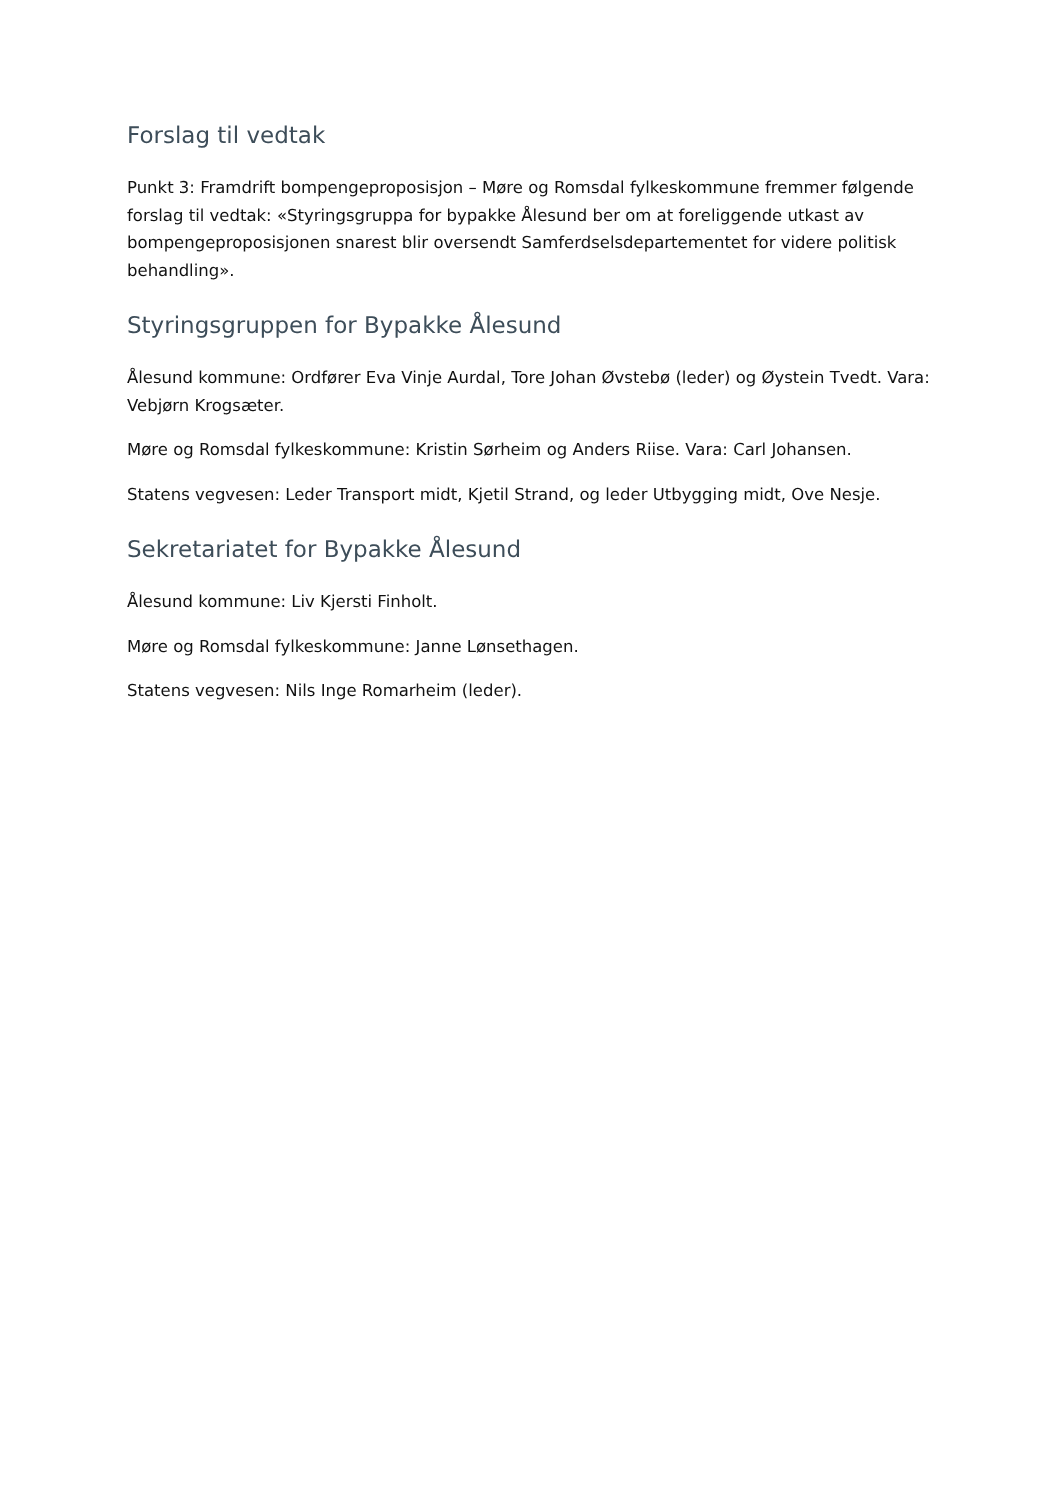Forslag til vedtak
Punkt 3: Framdrift bompengeproposisjon – Møre og Romsdal fylkeskommune fremmer følgende forslag til vedtak: «Styringsgruppa for bypakke Ålesund ber om at foreliggende utkast av bompengeproposisjonen snarest blir oversendt Samferdselsdepartementet for videre politisk behandling».
Styringsgruppen for Bypakke Ålesund
Ålesund kommune: Ordfører Eva Vinje Aurdal, Tore Johan Øvstebø (leder) og Øystein Tvedt. Vara: Vebjørn Krogsæter.
Møre og Romsdal fylkeskommune: Kristin Sørheim og Anders Riise. Vara: Carl Johansen.
Statens vegvesen: Leder Transport midt, Kjetil Strand, og leder Utbygging midt, Ove Nesje.
Sekretariatet for Bypakke Ålesund
Ålesund kommune: Liv Kjersti Finholt.
Møre og Romsdal fylkeskommune: Janne Lønsethagen.
Statens vegvesen: Nils Inge Romarheim (leder).